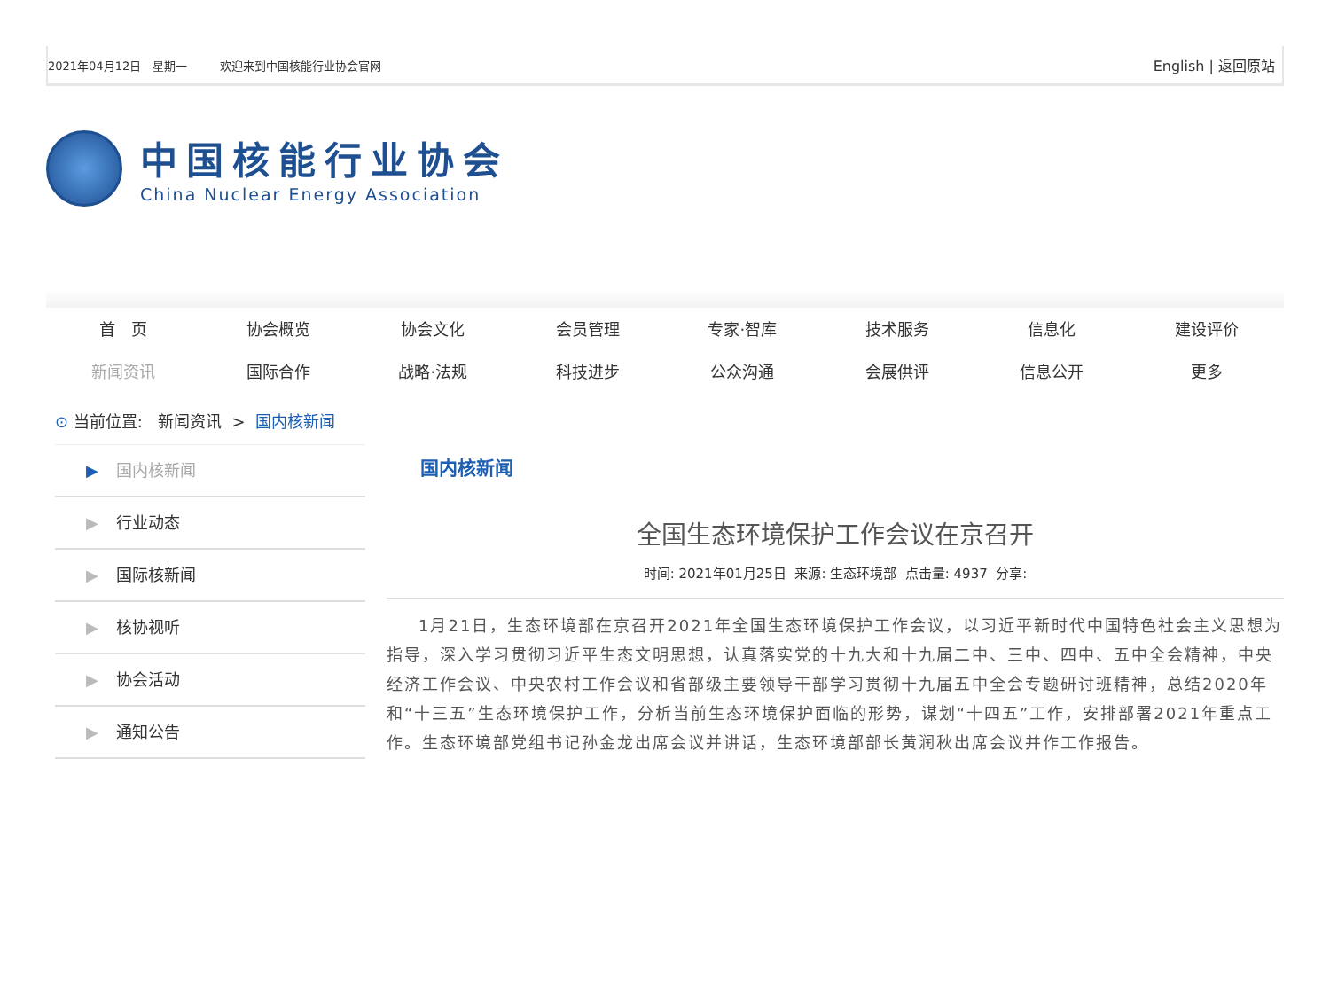2021年04月12日 星期一 欢迎来到中国核能行业协会官网 English | 返回原站
中国核能行业协会
China Nuclear Energy Association
首　页
协会概览
协会文化
会员管理
专家·智库
技术服务
信息化
建设评价
新闻资讯
国际合作
战略·法规
科技进步
公众沟通
会展供评
信息公开
更多
⊙ 当前位置: 新闻资讯 > 国内核新闻
▶ 国内核新闻
▶ 行业动态
▶ 国际核新闻
▶ 核协视听
▶ 协会活动
▶ 通知公告
国内核新闻
全国生态环境保护工作会议在京召开
时间: 2021年01月25日 来源: 生态环境部 点击量: 4937 分享:
1月21日，生态环境部在京召开2021年全国生态环境保护工作会议，以习近平新时代中国特色社会主义思想为指导，深入学习贯彻习近平生态文明思想，认真落实党的十九大和十九届二中、三中、四中、五中全会精神，中央经济工作会议、中央农村工作会议和省部级主要领导干部学习贯彻十九届五中全会专题研讨班精神，总结2020年和“十三五”生态环境保护工作，分析当前生态环境保护面临的形势，谋划“十四五”工作，安排部署2021年重点工作。生态环境部党组书记孙金龙出席会议并讲话，生态环境部部长黄润秋出席会议并作工作报告。